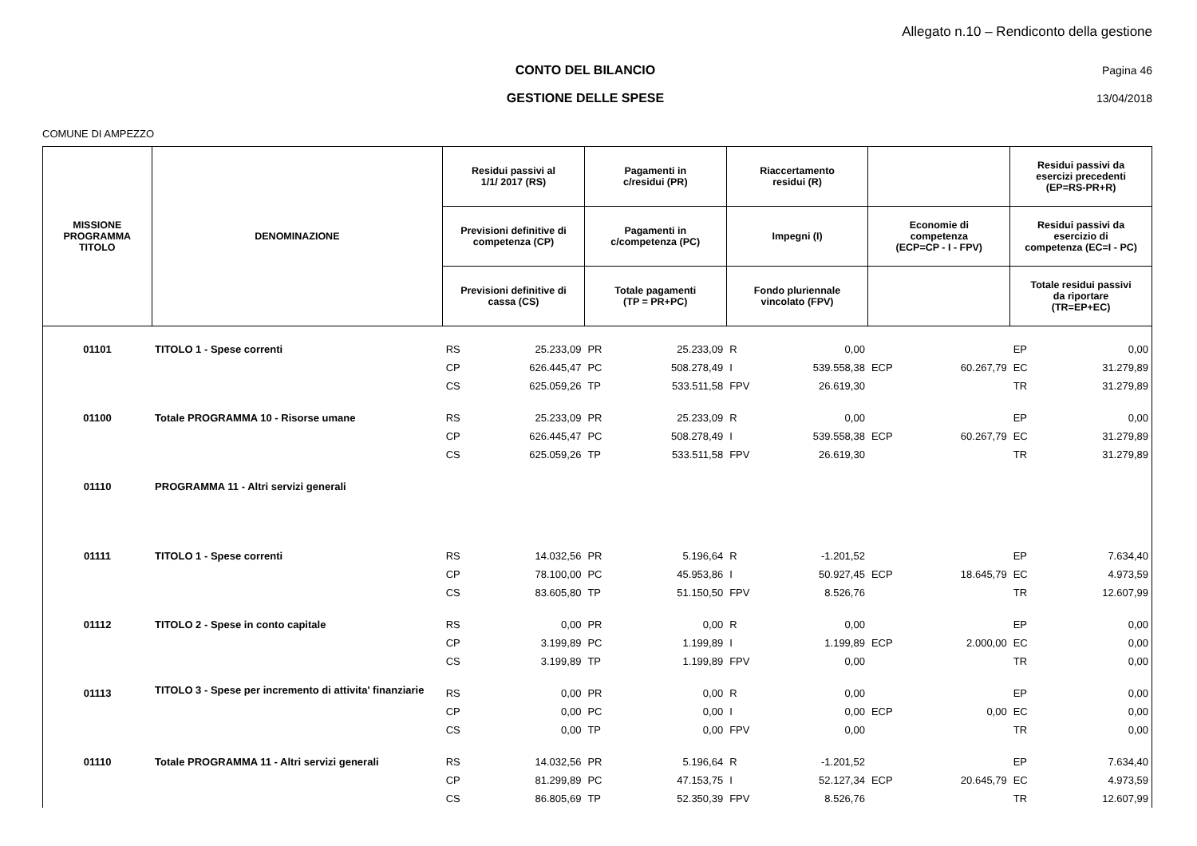Allegato n.10 – Rendiconto della gestione
CONTO DEL BILANCIO Pagina 46
GESTIONE DELLE SPESE 13/04/2018
COMUNE DI AMPEZZO
| MISSIONE PROGRAMMA TITOLO | DENOMINAZIONE | Residui passivi al 1/1/ 2017 (RS) | | Pagamenti in c/residui (PR) | | Riaccertamento residui (R) | | | | Residui passivi da esercizi precedenti (EP=RS-PR+R) | |
| --- | --- | --- | --- | --- | --- | --- | --- | --- | --- | --- | --- |
| | | Previsioni definitive di competenza (CP) | | Pagamenti in c/competenza (PC) | | Impegni (I) | | Economie di competenza (ECP=CP - I - FPV) | | Residui passivi da esercizio di competenza (EC=I - PC) | |
| | | Previsioni definitive di cassa (CS) | | Totale pagamenti (TP = PR+PC) | | Fondo pluriennale vincolato (FPV) | | | | Totale residui passivi da riportare (TR=EP+EC) | |
| 01101 | TITOLO 1 - Spese correnti | RS | 25.233,09 | PR | 25.233,09 | R | 0,00 | | | EP | 0,00 |
| | | CP | 626.445,47 | PC | 508.278,49 | I | 539.558,38 | ECP | 60.267,79 | EC | 31.279,89 |
| | | CS | 625.059,26 | TP | 533.511,58 | FPV | 26.619,30 | | | TR | 31.279,89 |
| 01100 | Totale PROGRAMMA 10 - Risorse umane | RS | 25.233,09 | PR | 25.233,09 | R | 0,00 | | | EP | 0,00 |
| | | CP | 626.445,47 | PC | 508.278,49 | I | 539.558,38 | ECP | 60.267,79 | EC | 31.279,89 |
| | | CS | 625.059,26 | TP | 533.511,58 | FPV | 26.619,30 | | | TR | 31.279,89 |
| 01110 | PROGRAMMA 11 - Altri servizi generali | | | | | | | | | | |
| 01111 | TITOLO 1 - Spese correnti | RS | 14.032,56 | PR | 5.196,64 | R | -1.201,52 | | | EP | 7.634,40 |
| | | CP | 78.100,00 | PC | 45.953,86 | I | 50.927,45 | ECP | 18.645,79 | EC | 4.973,59 |
| | | CS | 83.605,80 | TP | 51.150,50 | FPV | 8.526,76 | | | TR | 12.607,99 |
| 01112 | TITOLO 2 - Spese in conto capitale | RS | 0,00 | PR | 0,00 | R | 0,00 | | | EP | 0,00 |
| | | CP | 3.199,89 | PC | 1.199,89 | I | 1.199,89 | ECP | 2.000,00 | EC | 0,00 |
| | | CS | 3.199,89 | TP | 1.199,89 | FPV | 0,00 | | | TR | 0,00 |
| 01113 | TITOLO 3 - Spese per incremento di attivita' finanziarie | RS | 0,00 | PR | 0,00 | R | 0,00 | | | EP | 0,00 |
| | | CP | 0,00 | PC | 0,00 | I | 0,00 | ECP | 0,00 | EC | 0,00 |
| | | CS | 0,00 | TP | 0,00 | FPV | 0,00 | | | TR | 0,00 |
| 01110 | Totale PROGRAMMA 11 - Altri servizi generali | RS | 14.032,56 | PR | 5.196,64 | R | -1.201,52 | | | EP | 7.634,40 |
| | | CP | 81.299,89 | PC | 47.153,75 | I | 52.127,34 | ECP | 20.645,79 | EC | 4.973,59 |
| | | CS | 86.805,69 | TP | 52.350,39 | FPV | 8.526,76 | | | TR | 12.607,99 |